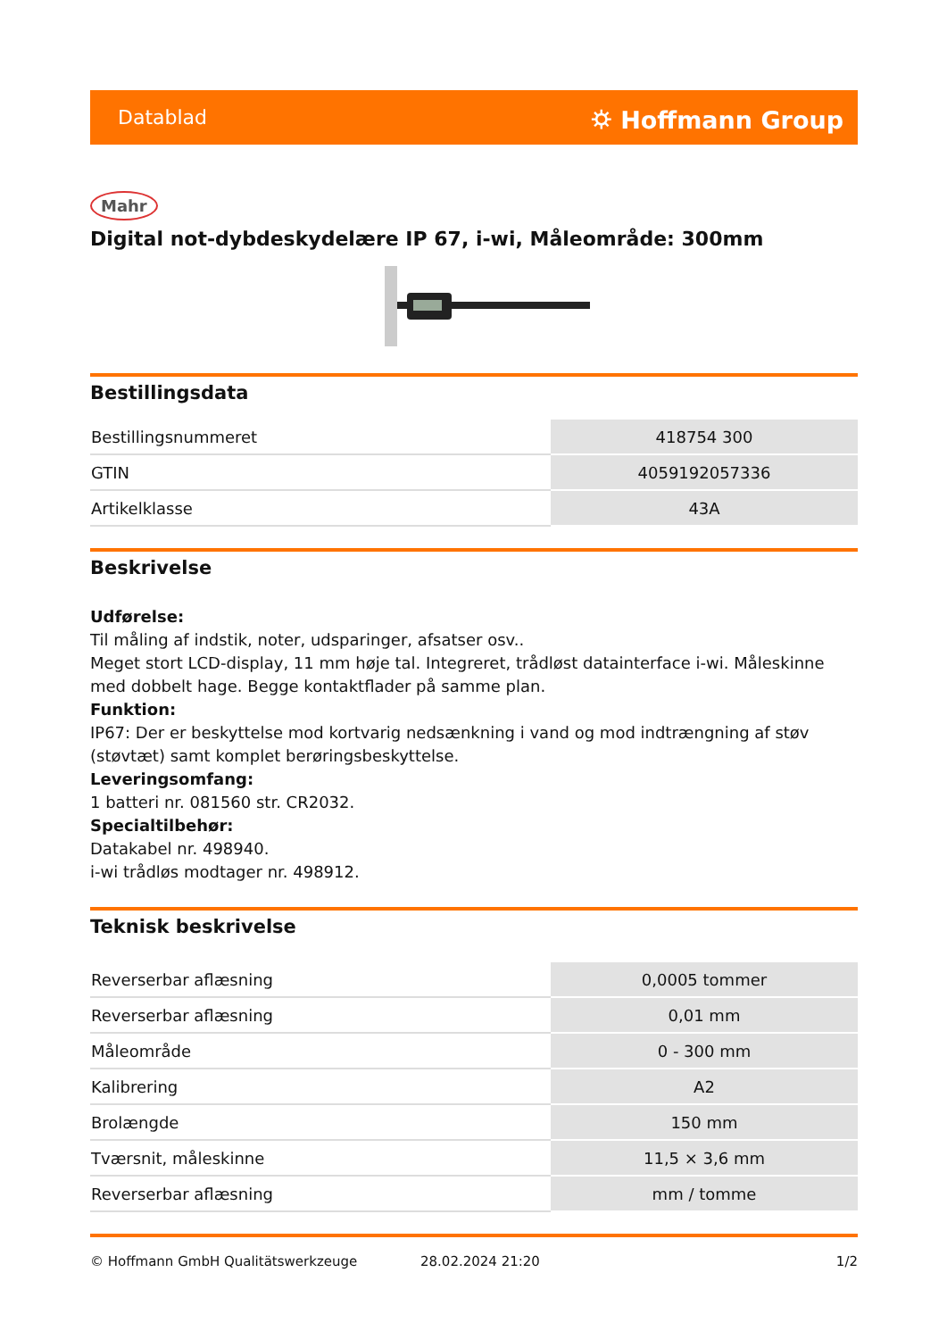Datablad ⛭ Hoffmann Group
Mahr
Digital not-dybdeskydelære IP 67, i-wi, Måleområde: 300mm
Bestillingsdata
| Bestillingsnummeret | 418754 300 |
| GTIN | 4059192057336 |
| Artikelklasse | 43A |
Beskrivelse
Udførelse:
Til måling af indstik, noter, udsparinger, afsatser osv..
Meget stort LCD-display, 11 mm høje tal. Integreret, trådløst datainterface i-wi. Måleskinne med dobbelt hage. Begge kontaktflader på samme plan.
Funktion:
IP67: Der er beskyttelse mod kortvarig nedsænkning i vand og mod indtrængning af støv (støvtæt) samt komplet berøringsbeskyttelse.
Leveringsomfang:
1 batteri nr. 081560 str. CR2032.
Specialtilbehør:
Datakabel nr. 498940.
i-wi trådløs modtager nr. 498912.
Teknisk beskrivelse
| Reverserbar aflæsning | 0,0005 tommer |
| Reverserbar aflæsning | 0,01 mm |
| Måleområde | 0 - 300 mm |
| Kalibrering | A2 |
| Brolængde | 150 mm |
| Tværsnit, måleskinne | 11,5 × 3,6 mm |
| Reverserbar aflæsning | mm / tomme |
© Hoffmann GmbH Qualitätswerkzeuge 28.02.2024 21:20 1/2